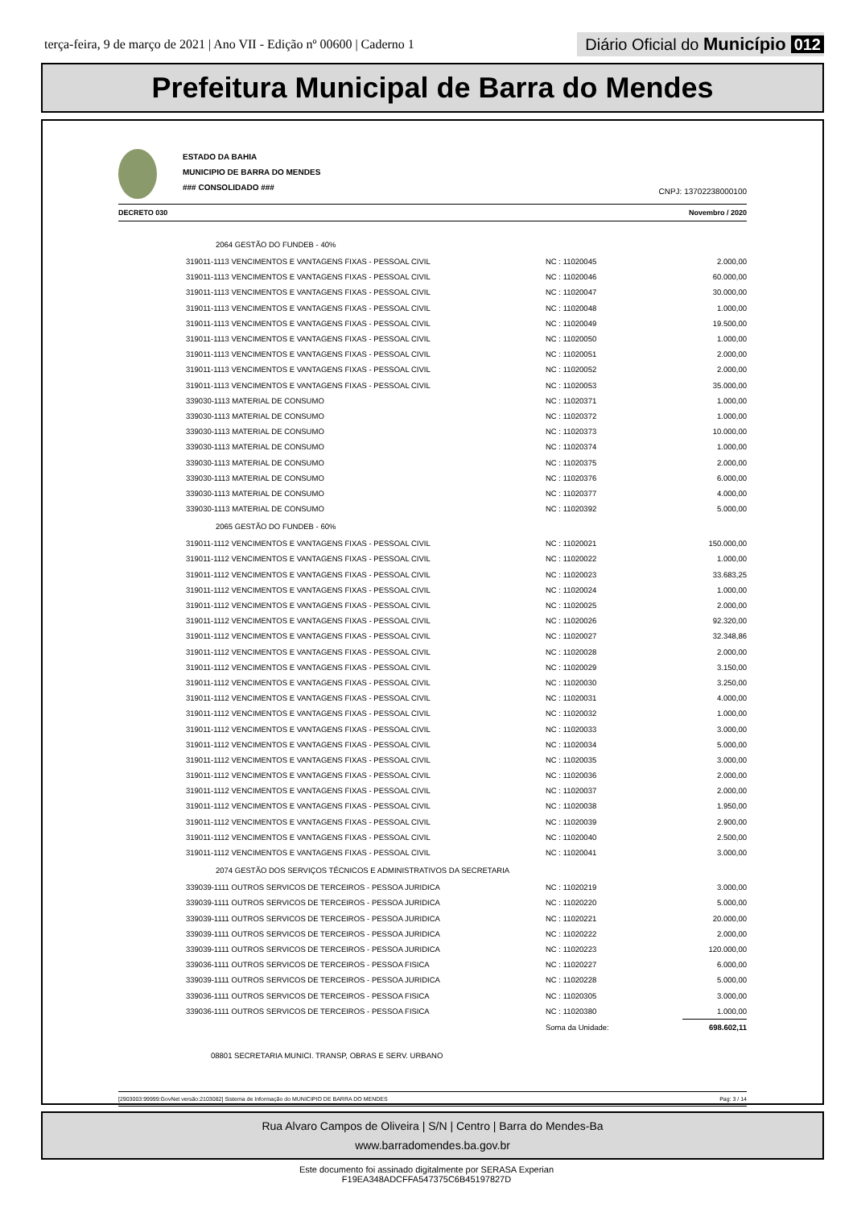terça-feira, 9 de março de 2021 | Ano VII - Edição nº 00600 | Caderno 1
Diário Oficial do Município 012
Prefeitura Municipal de Barra do Mendes
ESTADO DA BAHIA
MUNICIPIO DE BARRA DO MENDES
### CONSOLIDADO ###
CNPJ: 13702238000100
DECRETO 030 Novembro / 2020
| 2064 GESTÃO DO FUNDEB - 40% | | |
| 319011-1113 VENCIMENTOS E VANTAGENS FIXAS - PESSOAL CIVIL | NC : 11020045 | 2.000,00 |
| 319011-1113 VENCIMENTOS E VANTAGENS FIXAS - PESSOAL CIVIL | NC : 11020046 | 60.000,00 |
| 319011-1113 VENCIMENTOS E VANTAGENS FIXAS - PESSOAL CIVIL | NC : 11020047 | 30.000,00 |
| 319011-1113 VENCIMENTOS E VANTAGENS FIXAS - PESSOAL CIVIL | NC : 11020048 | 1.000,00 |
| 319011-1113 VENCIMENTOS E VANTAGENS FIXAS - PESSOAL CIVIL | NC : 11020049 | 19.500,00 |
| 319011-1113 VENCIMENTOS E VANTAGENS FIXAS - PESSOAL CIVIL | NC : 11020050 | 1.000,00 |
| 319011-1113 VENCIMENTOS E VANTAGENS FIXAS - PESSOAL CIVIL | NC : 11020051 | 2.000,00 |
| 319011-1113 VENCIMENTOS E VANTAGENS FIXAS - PESSOAL CIVIL | NC : 11020052 | 2.000,00 |
| 319011-1113 VENCIMENTOS E VANTAGENS FIXAS - PESSOAL CIVIL | NC : 11020053 | 35.000,00 |
| 339030-1113 MATERIAL DE CONSUMO | NC : 11020371 | 1.000,00 |
| 339030-1113 MATERIAL DE CONSUMO | NC : 11020372 | 1.000,00 |
| 339030-1113 MATERIAL DE CONSUMO | NC : 11020373 | 10.000,00 |
| 339030-1113 MATERIAL DE CONSUMO | NC : 11020374 | 1.000,00 |
| 339030-1113 MATERIAL DE CONSUMO | NC : 11020375 | 2.000,00 |
| 339030-1113 MATERIAL DE CONSUMO | NC : 11020376 | 6.000,00 |
| 339030-1113 MATERIAL DE CONSUMO | NC : 11020377 | 4.000,00 |
| 339030-1113 MATERIAL DE CONSUMO | NC : 11020392 | 5.000,00 |
| 2065 GESTÃO DO FUNDEB - 60% | | |
| 319011-1112 VENCIMENTOS E VANTAGENS FIXAS - PESSOAL CIVIL | NC : 11020021 | 150.000,00 |
| 319011-1112 VENCIMENTOS E VANTAGENS FIXAS - PESSOAL CIVIL | NC : 11020022 | 1.000,00 |
| 319011-1112 VENCIMENTOS E VANTAGENS FIXAS - PESSOAL CIVIL | NC : 11020023 | 33.683,25 |
| 319011-1112 VENCIMENTOS E VANTAGENS FIXAS - PESSOAL CIVIL | NC : 11020024 | 1.000,00 |
| 319011-1112 VENCIMENTOS E VANTAGENS FIXAS - PESSOAL CIVIL | NC : 11020025 | 2.000,00 |
| 319011-1112 VENCIMENTOS E VANTAGENS FIXAS - PESSOAL CIVIL | NC : 11020026 | 92.320,00 |
| 319011-1112 VENCIMENTOS E VANTAGENS FIXAS - PESSOAL CIVIL | NC : 11020027 | 32.348,86 |
| 319011-1112 VENCIMENTOS E VANTAGENS FIXAS - PESSOAL CIVIL | NC : 11020028 | 2.000,00 |
| 319011-1112 VENCIMENTOS E VANTAGENS FIXAS - PESSOAL CIVIL | NC : 11020029 | 3.150,00 |
| 319011-1112 VENCIMENTOS E VANTAGENS FIXAS - PESSOAL CIVIL | NC : 11020030 | 3.250,00 |
| 319011-1112 VENCIMENTOS E VANTAGENS FIXAS - PESSOAL CIVIL | NC : 11020031 | 4.000,00 |
| 319011-1112 VENCIMENTOS E VANTAGENS FIXAS - PESSOAL CIVIL | NC : 11020032 | 1.000,00 |
| 319011-1112 VENCIMENTOS E VANTAGENS FIXAS - PESSOAL CIVIL | NC : 11020033 | 3.000,00 |
| 319011-1112 VENCIMENTOS E VANTAGENS FIXAS - PESSOAL CIVIL | NC : 11020034 | 5.000,00 |
| 319011-1112 VENCIMENTOS E VANTAGENS FIXAS - PESSOAL CIVIL | NC : 11020035 | 3.000,00 |
| 319011-1112 VENCIMENTOS E VANTAGENS FIXAS - PESSOAL CIVIL | NC : 11020036 | 2.000,00 |
| 319011-1112 VENCIMENTOS E VANTAGENS FIXAS - PESSOAL CIVIL | NC : 11020037 | 2.000,00 |
| 319011-1112 VENCIMENTOS E VANTAGENS FIXAS - PESSOAL CIVIL | NC : 11020038 | 1.950,00 |
| 319011-1112 VENCIMENTOS E VANTAGENS FIXAS - PESSOAL CIVIL | NC : 11020039 | 2.900,00 |
| 319011-1112 VENCIMENTOS E VANTAGENS FIXAS - PESSOAL CIVIL | NC : 11020040 | 2.500,00 |
| 319011-1112 VENCIMENTOS E VANTAGENS FIXAS - PESSOAL CIVIL | NC : 11020041 | 3.000,00 |
| 2074 GESTÃO DOS SERVIÇOS TÉCNICOS E ADMINISTRATIVOS DA SECRETARIA | | |
| 339039-1111 OUTROS SERVICOS DE TERCEIROS - PESSOA JURIDICA | NC : 11020219 | 3.000,00 |
| 339039-1111 OUTROS SERVICOS DE TERCEIROS - PESSOA JURIDICA | NC : 11020220 | 5.000,00 |
| 339039-1111 OUTROS SERVICOS DE TERCEIROS - PESSOA JURIDICA | NC : 11020221 | 20.000,00 |
| 339039-1111 OUTROS SERVICOS DE TERCEIROS - PESSOA JURIDICA | NC : 11020222 | 2.000,00 |
| 339039-1111 OUTROS SERVICOS DE TERCEIROS - PESSOA JURIDICA | NC : 11020223 | 120.000,00 |
| 339036-1111 OUTROS SERVICOS DE TERCEIROS - PESSOA FISICA | NC : 11020227 | 6.000,00 |
| 339039-1111 OUTROS SERVICOS DE TERCEIROS - PESSOA JURIDICA | NC : 11020228 | 5.000,00 |
| 339036-1111 OUTROS SERVICOS DE TERCEIROS - PESSOA FISICA | NC : 11020305 | 3.000,00 |
| 339036-1111 OUTROS SERVICOS DE TERCEIROS - PESSOA FISICA | NC : 11020380 | 1.000,00 |
| | Soma da Unidade: | 698.602,11 |
| 08801 SECRETARIA MUNICI. TRANSP, OBRAS E SERV. URBANO | | |
[2903003:99999:GovNet versão:2103082] Sistema de Informação do MUNICIPIO DE BARRA DO MENDES Pag: 3 / 14
Rua Alvaro Campos de Oliveira | S/N | Centro | Barra do Mendes-Ba
www.barradomendes.ba.gov.br
Este documento foi assinado digitalmente por SERASA Experian
F19EA348ADCFFA547375C6B45197827D